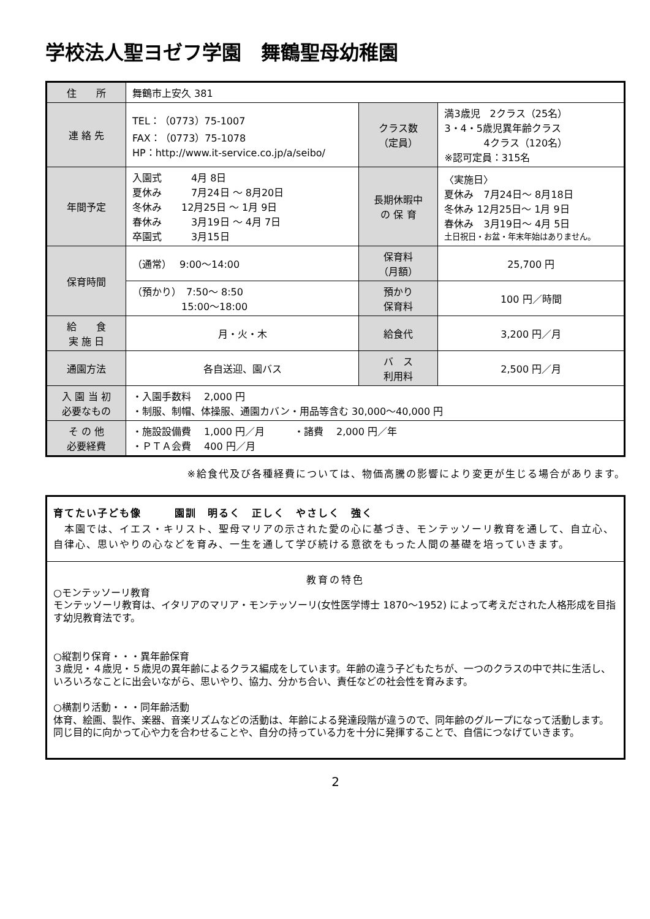学校法人聖ヨゼフ学園　舞鶴聖母幼稚園
| 住 所 | 舞鶴市上安久 381 | | |
| 連 絡 先 | TEL：（0773）75-1007 FAX：（0773）75-1078 HP：http://www.it-service.co.jp/a/seibo/ | クラス数 （定員） | 満3歳児 2クラス（25名） 3・4・5歳児異年齢クラス 4クラス（120名） ※認可定員：315名 |
| 年間予定 | 入園式 4月 8日 夏休み 7月24日 ～ 8月20日 冬休み 12月25日 ～ 1月 9日 春休み 3月19日 ～ 4月 7日 卒園式 3月15日 | 長期休暇中 の 保 育 | 〈実施日〉 夏休み 7月24日～ 8月18日 冬休み 12月25日～ 1月 9日 春休み 3月19日～ 4月 5日 土日祝日・お盆・年末年始はありません。 |
| 保育時間 | （通常） 9:00～14:00 | 保育料 （月額） | 25,700 円 |
| | （預かり） 7:50～ 8:50 15:00～18:00 | 預かり 保育料 | 100 円／時間 |
| 給 食 実 施 日 | 月・火・木 | 給食代 | 3,200 円／月 |
| 通園方法 | 各自送迎、園バス | バ ス 利用料 | 2,500 円／月 |
| 入 園 当 初 必要なもの | ・入園手数料 2,000 円 ・制服、制帽、体操服、通園カバン・用品等含む 30,000～40,000 円 | | |
| そ の 他 必要経費 | ・施設設備費 1,000 円／月 ・諸費 2,000 円／年 ・ＰＴＡ会費 400 円／月 | | |
※給食代及び各種経費については、物価高騰の影響により変更が生じる場合があります。
育てたい子ども像　　　園訓　明るく　正しく　やさしく　強く
　本園では、イエス・キリスト、聖母マリアの示された愛の心に基づき、モンテッソーリ教育を通して、自立心、自律心、思いやりの心などを育み、一生を通して学び続ける意欲をもった人間の基礎を培っていきます。
教育の特色
○モンテッソーリ教育
モンテッソーリ教育は、イタリアのマリア・モンテッソーリ(女性医学博士 1870～1952) によって考えだされた人格形成を目指す幼児教育法です。
○縦割り保育・・・異年齢保育
３歳児・４歳児・５歳児の異年齢によるクラス編成をしています。年齢の違う子どもたちが、一つのクラスの中で共に生活し、いろいろなことに出会いながら、思いやり、協力、分かち合い、責任などの社会性を育みます。
○横割り活動・・・同年齢活動
体育、絵画、製作、楽器、音楽リズムなどの活動は、年齢による発達段階が違うので、同年齢のグループになって活動します。
同じ目的に向かって心や力を合わせることや、自分の持っている力を十分に発揮することで、自信につなげていきます。
2